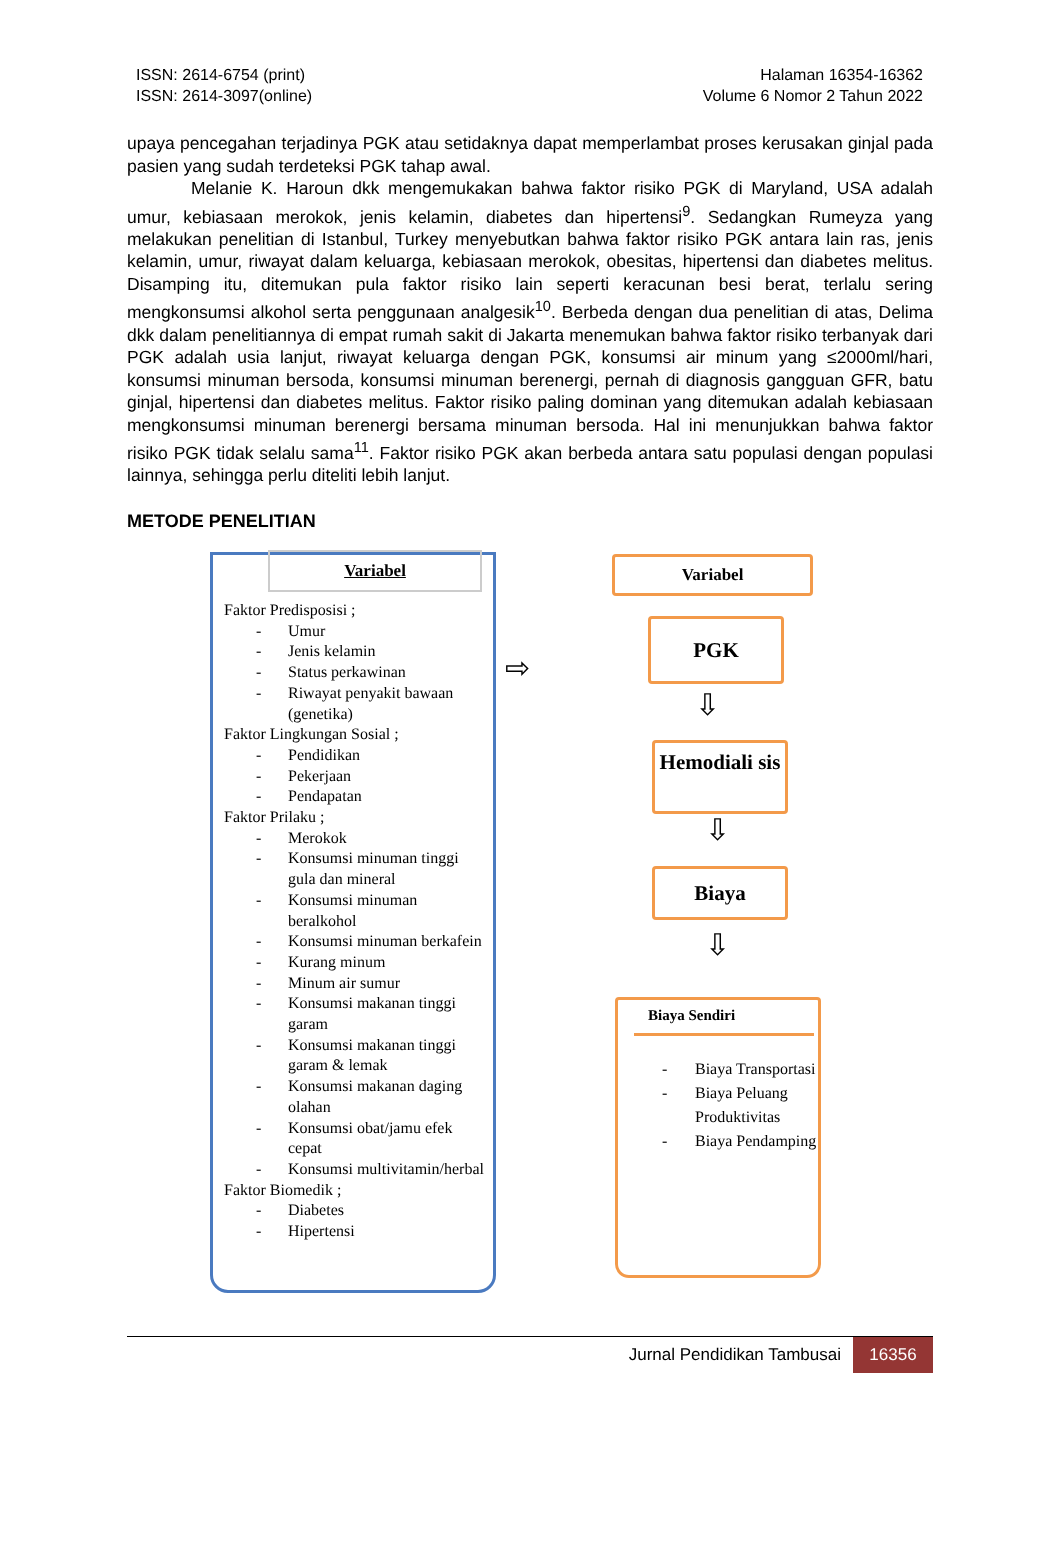ISSN: 2614-6754 (print)
ISSN: 2614-3097(online)
Halaman 16354-16362
Volume 6 Nomor 2 Tahun 2022
upaya pencegahan terjadinya PGK atau setidaknya dapat memperlambat proses kerusakan ginjal pada pasien yang sudah terdeteksi PGK tahap awal.
Melanie K. Haroun dkk mengemukakan bahwa faktor risiko PGK di Maryland, USA adalah umur, kebiasaan merokok, jenis kelamin, diabetes dan hipertensi<sup>9</sup>. Sedangkan Rumeyza yang melakukan penelitian di Istanbul, Turkey menyebutkan bahwa faktor risiko PGK antara lain ras, jenis kelamin, umur, riwayat dalam keluarga, kebiasaan merokok, obesitas, hipertensi dan diabetes melitus. Disamping itu, ditemukan pula faktor risiko lain seperti keracunan besi berat, terlalu sering mengkonsumsi alkohol serta penggunaan analgesik<sup>10</sup>. Berbeda dengan dua penelitian di atas, Delima dkk dalam penelitiannya di empat rumah sakit di Jakarta menemukan bahwa faktor risiko terbanyak dari PGK adalah usia lanjut, riwayat keluarga dengan PGK, konsumsi air minum yang ≤2000ml/hari, konsumsi minuman bersoda, konsumsi minuman berenergi, pernah di diagnosis gangguan GFR, batu ginjal, hipertensi dan diabetes melitus. Faktor risiko paling dominan yang ditemukan adalah kebiasaan mengkonsumsi minuman berenergi bersama minuman bersoda. Hal ini menunjukkan bahwa faktor risiko PGK tidak selalu sama<sup>11</sup>. Faktor risiko PGK akan berbeda antara satu populasi dengan populasi lainnya, sehingga perlu diteliti lebih lanjut.
METODE PENELITIAN
Variabel
Faktor Predisposisi ;
- Umur
- Jenis kelamin
- Status perkawinan
- Riwayat penyakit bawaan (genetika)
Faktor Lingkungan Sosial ;
- Pendidikan
- Pekerjaan
- Pendapatan
Faktor Prilaku ;
- Merokok
- Konsumsi minuman tinggi gula dan mineral
- Konsumsi minuman beralkohol
- Konsumsi minuman berkafein
- Kurang minum
- Minum air sumur
- Konsumsi makanan tinggi garam
- Konsumsi makanan tinggi garam & lemak
- Konsumsi makanan daging olahan
- Konsumsi obat/jamu efek cepat
- Konsumsi multivitamin/herbal
Faktor Biomedik ;
- Diabetes
- Hipertensi
⇨
Variabel
PGK
⇩
Hemodiali sis
⇩
Biaya
⇩
Biaya Sendiri
- Biaya Transportasi
- Biaya Peluang Produktivitas
- Biaya Pendamping
Jurnal Pendidikan Tambusai 16356